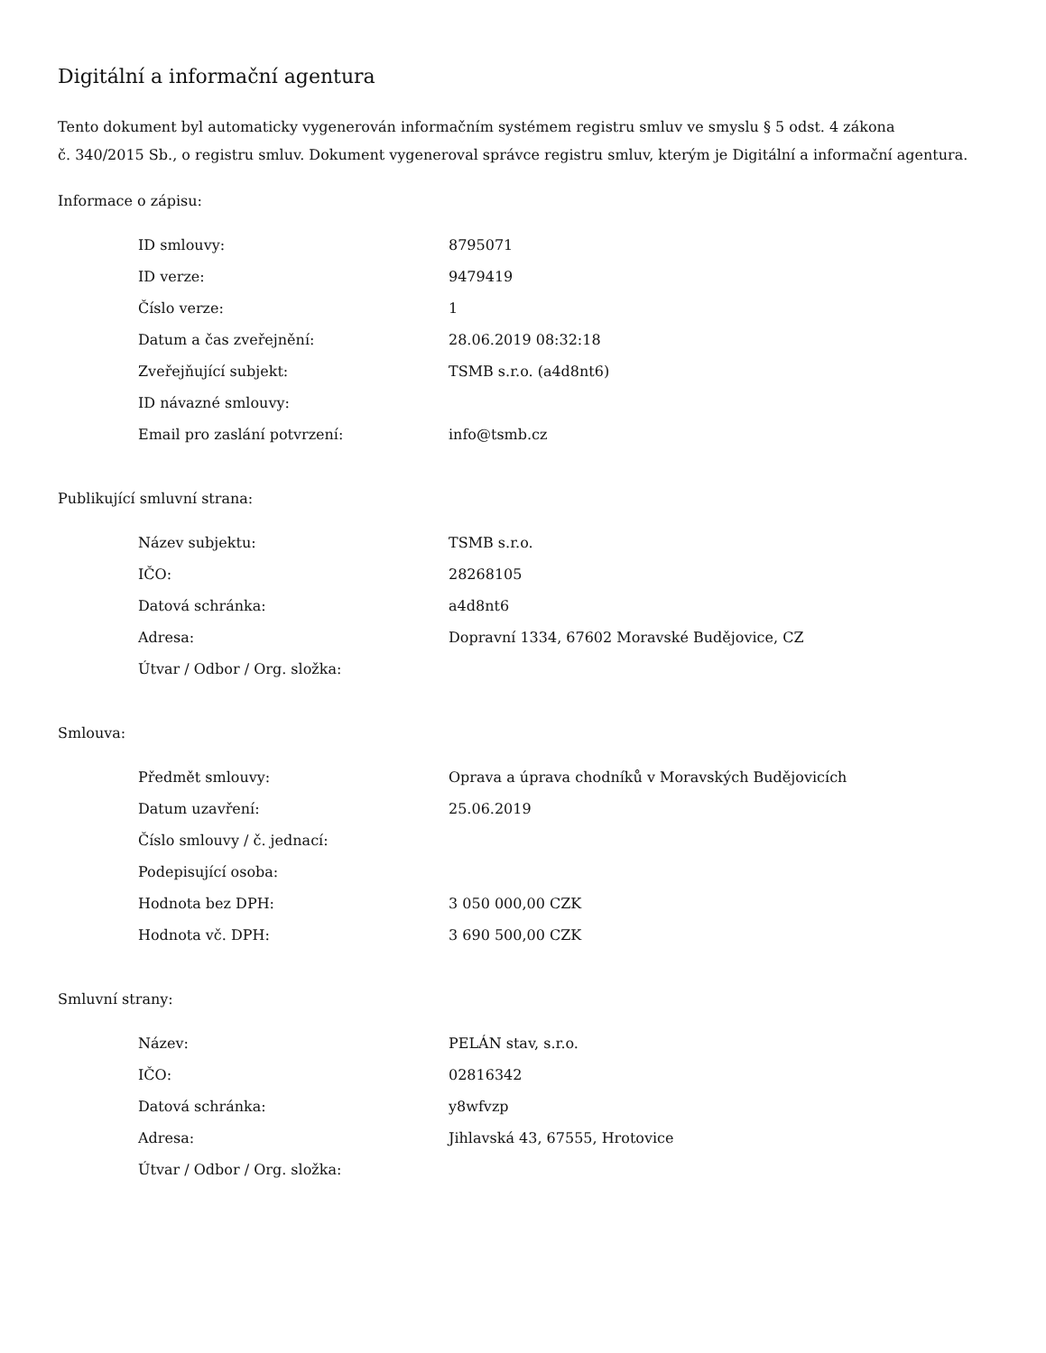Digitální a informační agentura
Tento dokument byl automaticky vygenerován informačním systémem registru smluv ve smyslu § 5 odst. 4 zákona
č. 340/2015 Sb., o registru smluv. Dokument vygeneroval správce registru smluv, kterým je Digitální a informační agentura.
Informace o zápisu:
| ID smlouvy: | 8795071 |
| ID verze: | 9479419 |
| Číslo verze: | 1 |
| Datum a čas zveřejnění: | 28.06.2019 08:32:18 |
| Zveřejňující subjekt: | TSMB s.r.o. (a4d8nt6) |
| ID návazné smlouvy: | |
| Email pro zaslání potvrzení: | info@tsmb.cz |
Publikující smluvní strana:
| Název subjektu: | TSMB s.r.o. |
| IČO: | 28268105 |
| Datová schránka: | a4d8nt6 |
| Adresa: | Dopravní 1334, 67602 Moravské Budějovice, CZ |
| Útvar / Odbor / Org. složka: | |
Smlouva:
| Předmět smlouvy: | Oprava a úprava chodníků v Moravských Budějovicích |
| Datum uzavření: | 25.06.2019 |
| Číslo smlouvy / č. jednací: | |
| Podepisující osoba: | |
| Hodnota bez DPH: | 3 050 000,00 CZK |
| Hodnota vč. DPH: | 3 690 500,00 CZK |
Smluvní strany:
| Název: | PELÁN stav, s.r.o. |
| IČO: | 02816342 |
| Datová schránka: | y8wfvzp |
| Adresa: | Jihlavská 43, 67555, Hrotovice |
| Útvar / Odbor / Org. složka: | |